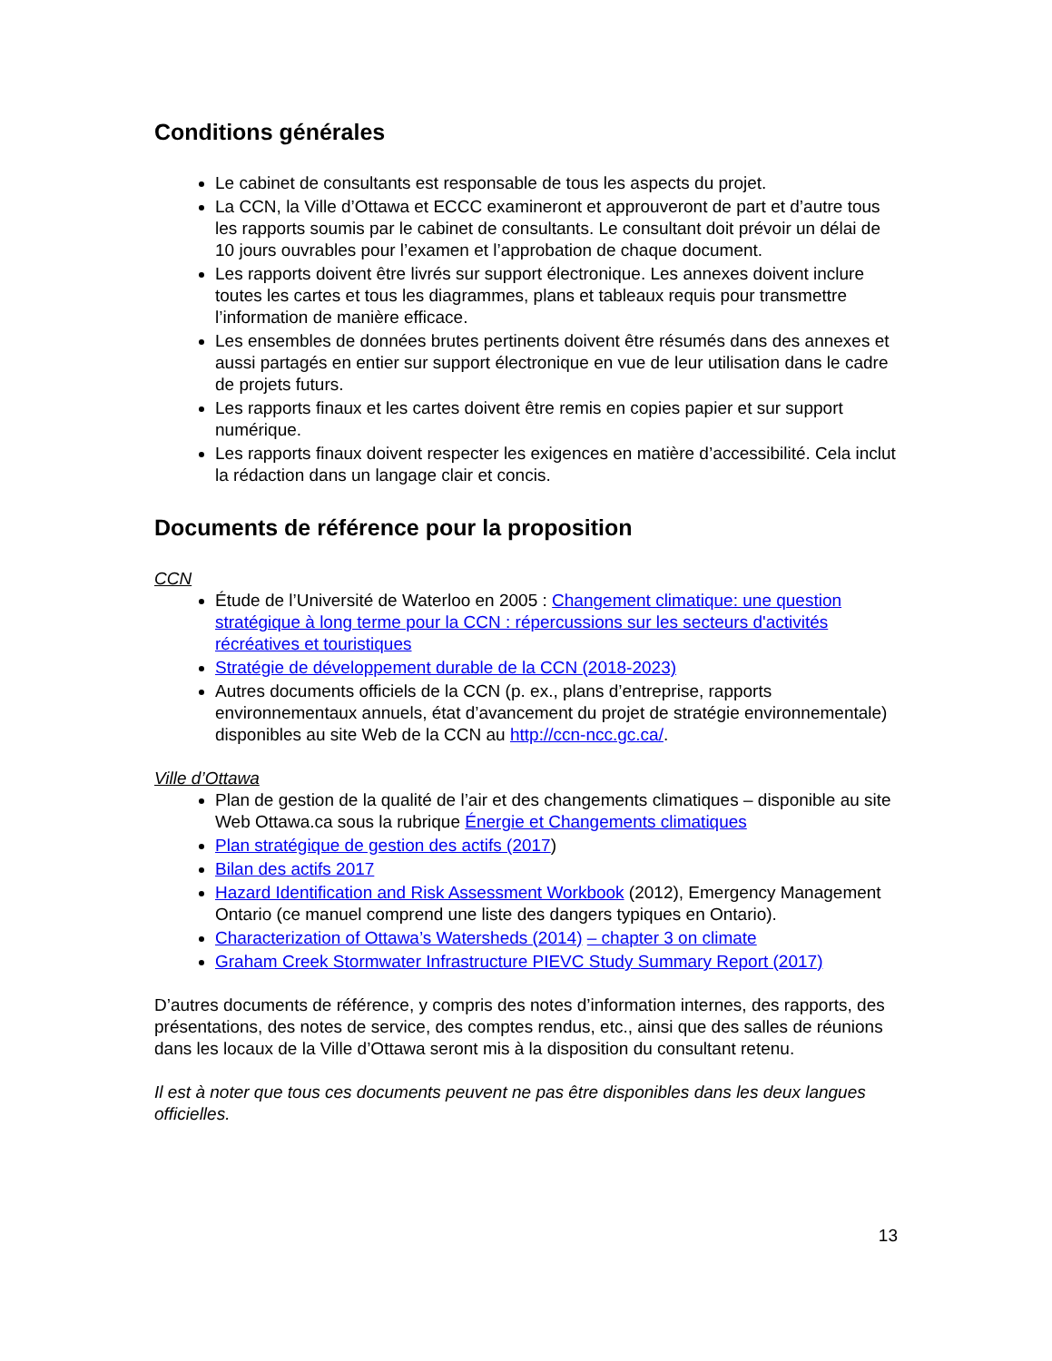Conditions générales
Le cabinet de consultants est responsable de tous les aspects du projet.
La CCN, la Ville d’Ottawa et ECCC examineront et approuveront de part et d’autre tous les rapports soumis par le cabinet de consultants. Le consultant doit prévoir un délai de 10 jours ouvrables pour l’examen et l’approbation de chaque document.
Les rapports doivent être livrés sur support électronique. Les annexes doivent inclure toutes les cartes et tous les diagrammes, plans et tableaux requis pour transmettre l’information de manière efficace.
Les ensembles de données brutes pertinents doivent être résumés dans des annexes et aussi partagés en entier sur support électronique en vue de leur utilisation dans le cadre de projets futurs.
Les rapports finaux et les cartes doivent être remis en copies papier et sur support numérique.
Les rapports finaux doivent respecter les exigences en matière d’accessibilité. Cela inclut la rédaction dans un langage clair et concis.
Documents de référence pour la proposition
CCN
Étude de l’Université de Waterloo en 2005 : Changement climatique: une question stratégique à long terme pour la CCN : répercussions sur les secteurs d'activités récréatives et touristiques
Stratégie de développement durable de la CCN (2018-2023)
Autres documents officiels de la CCN (p. ex., plans d’entreprise, rapports environnementaux annuels, état d’avancement du projet de stratégie environnementale) disponibles au site Web de la CCN au http://ccn-ncc.gc.ca/.
Ville d’Ottawa
Plan de gestion de la qualité de l’air et des changements climatiques – disponible au site Web Ottawa.ca sous la rubrique Énergie et Changements climatiques
Plan stratégique de gestion des actifs (2017)
Bilan des actifs 2017
Hazard Identification and Risk Assessment Workbook (2012), Emergency Management Ontario (ce manuel comprend une liste des dangers typiques en Ontario).
Characterization of Ottawa’s Watersheds (2014) – chapter 3 on climate
Graham Creek Stormwater Infrastructure PIEVC Study Summary Report (2017)
D’autres documents de référence, y compris des notes d’information internes, des rapports, des présentations, des notes de service, des comptes rendus, etc., ainsi que des salles de réunions dans les locaux de la Ville d’Ottawa seront mis à la disposition du consultant retenu.
Il est à noter que tous ces documents peuvent ne pas être disponibles dans les deux langues officielles.
13